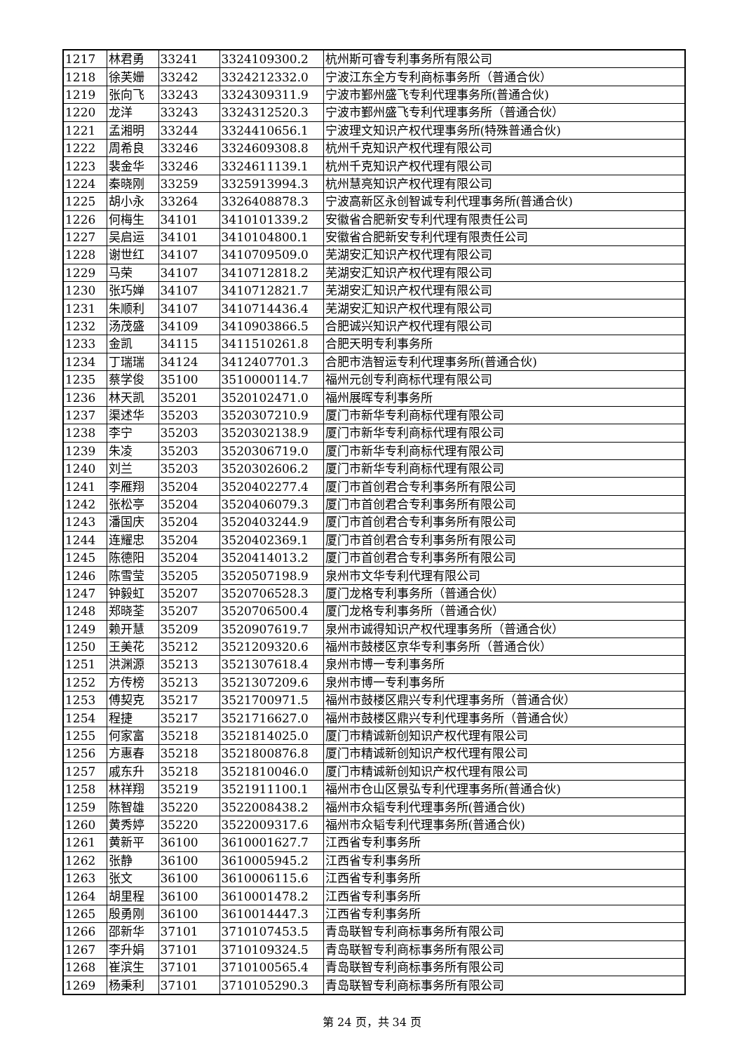| 1217 | 林君勇 | 33241 | 3324109300.2 | 杭州斯可睿专利事务所有限公司 |
| 1218 | 徐芙姗 | 33242 | 3324212332.0 | 宁波江东全方专利商标事务所（普通合伙） |
| 1219 | 张向飞 | 33243 | 3324309311.9 | 宁波市鄞州盛飞专利代理事务所(普通合伙) |
| 1220 | 龙洋 | 33243 | 3324312520.3 | 宁波市鄞州盛飞专利代理事务所（普通合伙） |
| 1221 | 孟湘明 | 33244 | 3324410656.1 | 宁波理文知识产权代理事务所(特殊普通合伙) |
| 1222 | 周希良 | 33246 | 3324609308.8 | 杭州千克知识产权代理有限公司 |
| 1223 | 裴金华 | 33246 | 3324611139.1 | 杭州千克知识产权代理有限公司 |
| 1224 | 秦晓刚 | 33259 | 3325913994.3 | 杭州慧亮知识产权代理有限公司 |
| 1225 | 胡小永 | 33264 | 3326408878.3 | 宁波高新区永创智诚专利代理事务所(普通合伙) |
| 1226 | 何梅生 | 34101 | 3410101339.2 | 安徽省合肥新安专利代理有限责任公司 |
| 1227 | 吴启运 | 34101 | 3410104800.1 | 安徽省合肥新安专利代理有限责任公司 |
| 1228 | 谢世红 | 34107 | 3410709509.0 | 芜湖安汇知识产权代理有限公司 |
| 1229 | 马荣 | 34107 | 3410712818.2 | 芜湖安汇知识产权代理有限公司 |
| 1230 | 张巧婵 | 34107 | 3410712821.7 | 芜湖安汇知识产权代理有限公司 |
| 1231 | 朱顺利 | 34107 | 3410714436.4 | 芜湖安汇知识产权代理有限公司 |
| 1232 | 汤茂盛 | 34109 | 3410903866.5 | 合肥诚兴知识产权代理有限公司 |
| 1233 | 金凯 | 34115 | 3411510261.8 | 合肥天明专利事务所 |
| 1234 | 丁瑞瑞 | 34124 | 3412407701.3 | 合肥市浩智运专利代理事务所(普通合伙) |
| 1235 | 蔡学俊 | 35100 | 3510000114.7 | 福州元创专利商标代理有限公司 |
| 1236 | 林天凯 | 35201 | 3520102471.0 | 福州展晖专利事务所 |
| 1237 | 渠述华 | 35203 | 3520307210.9 | 厦门市新华专利商标代理有限公司 |
| 1238 | 李宁 | 35203 | 3520302138.9 | 厦门市新华专利商标代理有限公司 |
| 1239 | 朱凌 | 35203 | 3520306719.0 | 厦门市新华专利商标代理有限公司 |
| 1240 | 刘兰 | 35203 | 3520302606.2 | 厦门市新华专利商标代理有限公司 |
| 1241 | 李雁翔 | 35204 | 3520402277.4 | 厦门市首创君合专利事务所有限公司 |
| 1242 | 张松亭 | 35204 | 3520406079.3 | 厦门市首创君合专利事务所有限公司 |
| 1243 | 潘国庆 | 35204 | 3520403244.9 | 厦门市首创君合专利事务所有限公司 |
| 1244 | 连耀忠 | 35204 | 3520402369.1 | 厦门市首创君合专利事务所有限公司 |
| 1245 | 陈德阳 | 35204 | 3520414013.2 | 厦门市首创君合专利事务所有限公司 |
| 1246 | 陈雪莹 | 35205 | 3520507198.9 | 泉州市文华专利代理有限公司 |
| 1247 | 钟毅虹 | 35207 | 3520706528.3 | 厦门龙格专利事务所（普通合伙） |
| 1248 | 郑晓荃 | 35207 | 3520706500.4 | 厦门龙格专利事务所（普通合伙） |
| 1249 | 赖开慧 | 35209 | 3520907619.7 | 泉州市诚得知识产权代理事务所（普通合伙） |
| 1250 | 王美花 | 35212 | 3521209320.6 | 福州市鼓楼区京华专利事务所（普通合伙） |
| 1251 | 洪渊源 | 35213 | 3521307618.4 | 泉州市博一专利事务所 |
| 1252 | 方传榜 | 35213 | 3521307209.6 | 泉州市博一专利事务所 |
| 1253 | 傅契克 | 35217 | 3521700971.5 | 福州市鼓楼区鼎兴专利代理事务所（普通合伙） |
| 1254 | 程捷 | 35217 | 3521716627.0 | 福州市鼓楼区鼎兴专利代理事务所（普通合伙） |
| 1255 | 何家富 | 35218 | 3521814025.0 | 厦门市精诚新创知识产权代理有限公司 |
| 1256 | 方惠春 | 35218 | 3521800876.8 | 厦门市精诚新创知识产权代理有限公司 |
| 1257 | 戚东升 | 35218 | 3521810046.0 | 厦门市精诚新创知识产权代理有限公司 |
| 1258 | 林祥翔 | 35219 | 3521911100.1 | 福州市仓山区景弘专利代理事务所(普通合伙) |
| 1259 | 陈智雄 | 35220 | 3522008438.2 | 福州市众韬专利代理事务所(普通合伙) |
| 1260 | 黄秀婷 | 35220 | 3522009317.6 | 福州市众韬专利代理事务所(普通合伙) |
| 1261 | 黄新平 | 36100 | 3610001627.7 | 江西省专利事务所 |
| 1262 | 张静 | 36100 | 3610005945.2 | 江西省专利事务所 |
| 1263 | 张文 | 36100 | 3610006115.6 | 江西省专利事务所 |
| 1264 | 胡里程 | 36100 | 3610001478.2 | 江西省专利事务所 |
| 1265 | 殷勇刚 | 36100 | 3610014447.3 | 江西省专利事务所 |
| 1266 | 邵新华 | 37101 | 3710107453.5 | 青岛联智专利商标事务所有限公司 |
| 1267 | 李升娟 | 37101 | 3710109324.5 | 青岛联智专利商标事务所有限公司 |
| 1268 | 崔滨生 | 37101 | 3710100565.4 | 青岛联智专利商标事务所有限公司 |
| 1269 | 杨秉利 | 37101 | 3710105290.3 | 青岛联智专利商标事务所有限公司 |
第 24 页，共 34 页